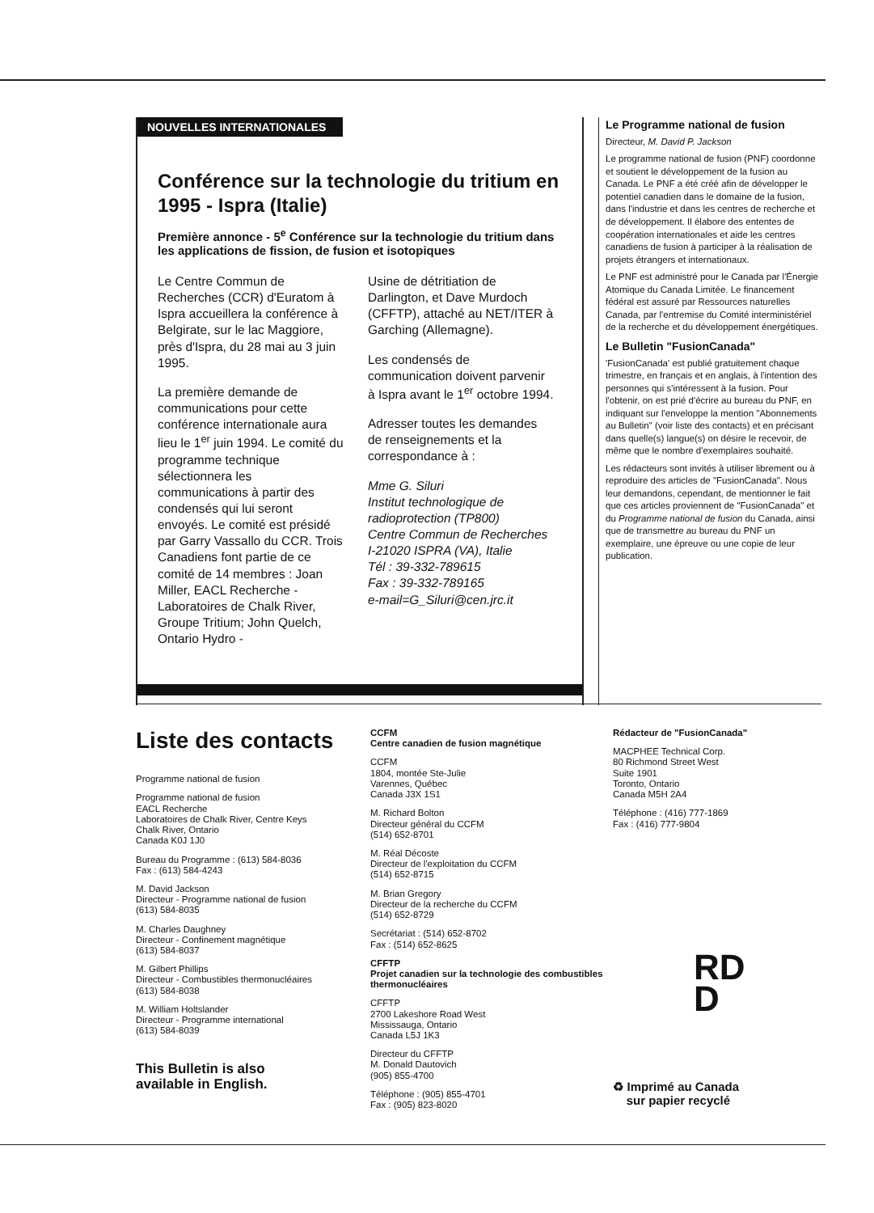NOUVELLES INTERNATIONALES
Conférence sur la technologie du tritium en 1995 - Ispra (Italie)
Première annonce - 5<sup>e</sup> Conférence sur la technologie du tritium dans les applications de fission, de fusion et isotopiques
Le Centre Commun de Recherches (CCR) d'Euratom à Ispra accueillera la conférence à Belgirate, sur le lac Maggiore, près d'Ispra, du 28 mai au 3 juin 1995.
La première demande de communications pour cette conférence internationale aura lieu le 1<sup>er</sup> juin 1994. Le comité du programme technique sélectionnera les communications à partir des condensés qui lui seront envoyés. Le comité est présidé par Garry Vassallo du CCR. Trois Canadiens font partie de ce comité de 14 membres : Joan Miller, EACL Recherche - Laboratoires de Chalk River, Groupe Tritium; John Quelch, Ontario Hydro -
Usine de détritiation de Darlington, et Dave Murdoch (CFFTP), attaché au NET/ITER à Garching (Allemagne).
Les condensés de communication doivent parvenir à Ispra avant le 1<sup>er</sup> octobre 1994.
Adresser toutes les demandes de renseignements et la correspondance à :
Mme G. Siluri
Institut technologique de radioprotection (TP800)
Centre Commun de Recherches
I-21020 ISPRA (VA), Italie
Tél : 39-332-789615
Fax : 39-332-789165
e-mail=G_Siluri@cen.jrc.it
Le Programme national de fusion
Directeur, M. David P. Jackson
Le programme national de fusion (PNF) coordonne et soutient le développement de la fusion au Canada. Le PNF a été créé afin de développer le potentiel canadien dans le domaine de la fusion, dans l'industrie et dans les centres de recherche et de développement. Il élabore des ententes de coopération internationales et aide les centres canadiens de fusion à participer à la réalisation de projets étrangers et internationaux.
Le PNF est administré pour le Canada par l'Énergie Atomique du Canada Limitée. Le financement fédéral est assuré par Ressources naturelles Canada, par l'entremise du Comité interministériel de la recherche et du développement énergétiques.
Le Bulletin "FusionCanada"
'FusionCanada' est publié gratuitement chaque trimestre, en français et en anglais, à l'intention des personnes qui s'intéressent à la fusion. Pour l'obtenir, on est prié d'écrire au bureau du PNF, en indiquant sur l'enveloppe la mention "Abonnements au Bulletin" (voir liste des contacts) et en précisant dans quelle(s) langue(s) on désire le recevoir, de même que le nombre d'exemplaires souhaité.
Les rédacteurs sont invités à utiliser librement ou à reproduire des articles de "FusionCanada". Nous leur demandons, cependant, de mentionner le fait que ces articles proviennent de "FusionCanada" et du Programme national de fusion du Canada, ainsi que de transmettre au bureau du PNF un exemplaire, une épreuve ou une copie de leur publication.
Liste des contacts
Programme national de fusion
Programme national de fusion
EACL Recherche
Laboratoires de Chalk River, Centre Keys
Chalk River, Ontario
Canada K0J 1J0
Bureau du Programme : (613) 584-8036
Fax : (613) 584-4243
M. David Jackson
Directeur - Programme national de fusion
(613) 584-8035
M. Charles Daughney
Directeur - Confinement magnétique
(613) 584-8037
M. Gilbert Phillips
Directeur - Combustibles thermonucléaires
(613) 584-8038
M. William Holtslander
Directeur - Programme international
(613) 584-8039
This Bulletin is also
available in English.
CCFM
Centre canadien de fusion magnétique
CCFM
1804, montée Ste-Julie
Varennes, Québec
Canada J3X 1S1
M. Richard Bolton
Directeur général du CCFM
(514) 652-8701
M. Réal Décoste
Directeur de l'exploitation du CCFM
(514) 652-8715
M. Brian Gregory
Directeur de la recherche du CCFM
(514) 652-8729
Secrétariat : (514) 652-8702
Fax : (514) 652-8625
CFFTP
Projet canadien sur la technologie des combustibles thermonucléaires
CFFTP
2700 Lakeshore Road West
Mississauga, Ontario
Canada L5J 1K3
Directeur du CFFTP
M. Donald Dautovich
(905) 855-4700
Téléphone : (905) 855-4701
Fax : (905) 823-8020
Rédacteur de "FusionCanada"
MACPHEE Technical Corp.
80 Richmond Street West
Suite 1901
Toronto, Ontario
Canada M5H 2A4
Téléphone : (416) 777-1869
Fax : (416) 777-9804
RD
D
♻ Imprimé au Canada
sur papier recyclé